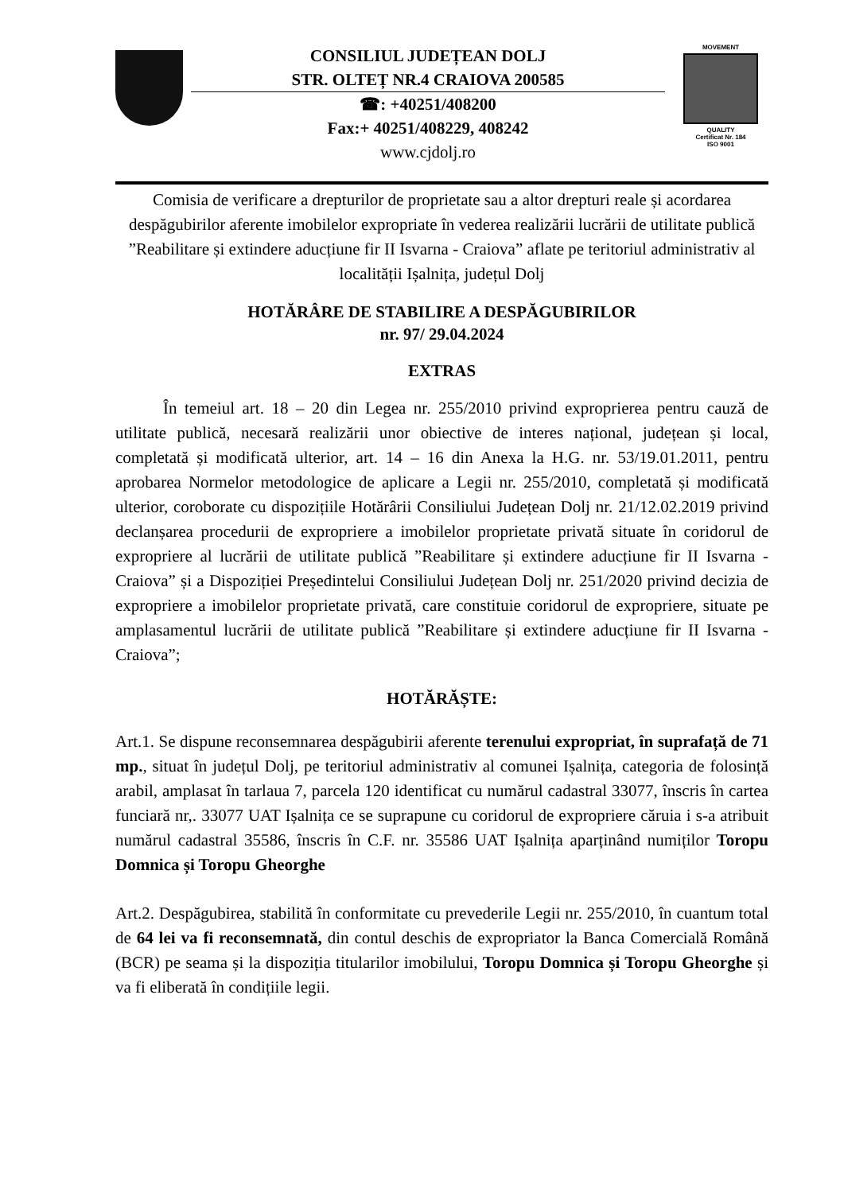CONSILIUL JUDEȚEAN DOLJ
STR. OLTEȚ NR.4 CRAIOVA 200585
☎: +40251/408200
Fax:+ 40251/408229, 408242
www.cjdolj.ro
MOVEMENT
QUALITY
Certificat Nr. 184
ISO 9001
Comisia de verificare a drepturilor de proprietate sau a altor drepturi reale și acordarea despăgubirilor aferente imobilelor expropriate în vederea realizării lucrării de utilitate publică ”Reabilitare și extindere aducțiune fir II Isvarna - Craiova” aflate pe teritoriul administrativ al localității Ișalnița, județul Dolj
HOTĂRÂRE DE STABILIRE A DESPĂGUBIRILOR
nr. 97/ 29.04.2024
EXTRAS
În temeiul art. 18 – 20 din Legea nr. 255/2010 privind exproprierea pentru cauză de utilitate publică, necesară realizării unor obiective de interes național, județean și local, completată și modificată ulterior, art. 14 – 16 din Anexa la H.G. nr. 53/19.01.2011, pentru aprobarea Normelor metodologice de aplicare a Legii nr. 255/2010, completată și modificată ulterior, coroborate cu dispozițiile Hotărârii Consiliului Județean Dolj nr. 21/12.02.2019 privind declanșarea procedurii de expropriere a imobilelor proprietate privată situate în coridorul de expropriere al lucrării de utilitate publică ”Reabilitare și extindere aducțiune fir II Isvarna - Craiova” și a Dispoziției Președintelui Consiliului Județean Dolj nr. 251/2020 privind decizia de expropriere a imobilelor proprietate privată, care constituie coridorul de expropriere, situate pe amplasamentul lucrării de utilitate publică ”Reabilitare și extindere aducțiune fir II Isvarna - Craiova”;
HOTĂRĂȘTE:
Art.1. Se dispune reconsemnarea despăgubirii aferente terenului expropriat, în suprafață de 71 mp., situat în județul Dolj, pe teritoriul administrativ al comunei Ișalnița, categoria de folosință arabil, amplasat în tarlaua 7, parcela 120 identificat cu numărul cadastral 33077, înscris în cartea funciară nr,. 33077 UAT Ișalnița ce se suprapune cu coridorul de expropriere căruia i s-a atribuit numărul cadastral 35586, înscris în C.F. nr. 35586 UAT Ișalnița aparținând numiților Toropu Domnica și Toropu Gheorghe
Art.2. Despăgubirea, stabilită în conformitate cu prevederile Legii nr. 255/2010, în cuantum total de 64 lei va fi reconsemnată, din contul deschis de expropriator la Banca Comercială Română (BCR) pe seama și la dispoziția titularilor imobilului, Toropu Domnica și Toropu Gheorghe și va fi eliberată în condițiile legii.